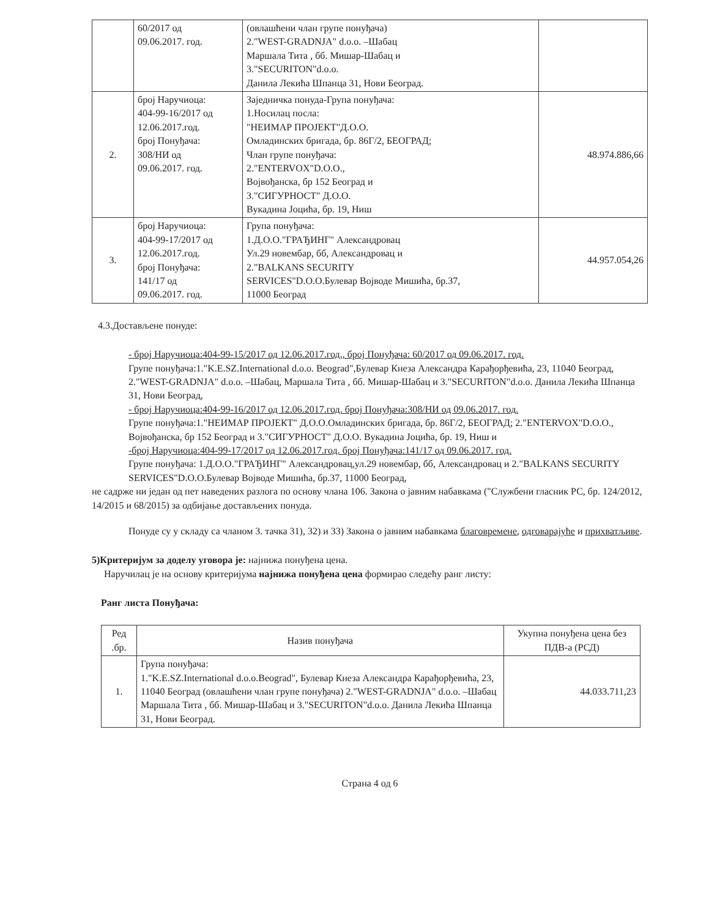| | 60/2017 од 09.06.2017. год. | (овлашћени члан групе понуђача) 2."WEST-GRADNJA" d.o.o. –Шабац Маршала Тита , бб. Мишар-Шабац и 3."SECURITON"d.o.o. Данила Лекића Шпанца 31, Нови Београд. | |
| 2. | број Наручиоца: 404-99-16/2017 од 12.06.2017.год. број Понуђача: 308/НИ од 09.06.2017. год. | Заједничка понуда-Група понуђача: 1.Носилац посла: "НЕИМАР ПРОЈЕКТ"Д.О.О. Омладинских бригада, бр. 86Г/2, БЕОГРАД; Члан групе понуђача: 2."ENTERVOX"D.O.O., Војвођанска, бр 152 Београд и 3."СИГУРНОСТ" Д.О.О. Вукадина Јоцића, бр. 19, Ниш | 48.974.886,66 |
| 3. | број Наручиоца: 404-99-17/2017 од 12.06.2017.год. број Понуђача: 141/17 од 09.06.2017. год. | Група понуђача: 1.Д.О.О."ГРАЂИНГ" Александровац Ул.29 новембар, бб, Александровац и 2."BALKANS SECURITY SERVICES"D.O.O.Булевар Војводе Мишића, бр.37, 11000 Београд | 44.957.054,26 |
4.3.Достављене понуде:
- број Наручиоца:404-99-15/2017 од 12.06.2017.год., број Понуђача: 60/2017 од 09.06.2017. год.
Групе понуђача:1."K.E.SZ.International d.o.o. Beograd",Булевар Кнеза Александра Карађорђевића, 23, 11040 Београд, 2."WEST-GRADNJA" d.o.o. –Шабац, Маршала Тита , бб. Мишар-Шабац и 3."SECURITON"d.o.o. Данила Лекића Шпанца 31, Нови Београд,
- број Наручиоца:404-99-16/2017 од 12.06.2017.год. број Понуђача:308/НИ од 09.06.2017. год.
Групе понуђача:1."НЕИМАР ПРОЈЕКТ" Д.О.О.Омладинских бригада, бр. 86Г/2, БЕОГРАД; 2."ENTERVOX"D.O.O., Војвођанска, бр 152 Београд и 3."СИГУРНОСТ" Д.О.О. Вукадина Јоцића, бр. 19, Ниш и
-број Наручиоца:404-99-17/2017 од 12.06.2017.год. број Понуђача:141/17 од 09.06.2017. год.
Групе понуђача: 1.Д.О.О."ГРАЂИНГ" Александровац,ул.29 новембар, бб, Александровац и 2."BALKANS SECURITY SERVICES"D.O.O.Булевар Војводе Мишића, бр.37, 11000 Београд,
не садрже ни један од пет наведених разлога по основу члана 106. Закона о јавним набавкама ("Службени гласник РС, бр. 124/2012, 14/2015 и 68/2015) за одбијање достављених понуда.
Понуде су у складу са чланом 3. тачка 31), 32) и 33) Закона о јавним набавкама благовремене, одговарајуће и прихватљиве.
5)Критеријум за доделу уговора је: најнижа понуђена цена.
Наручилац је на основу критеријума најнижа понуђена цена формирао следећу ранг листу:
Ранг листа Понуђача:
| Ред .бр. | Назив понуђача | Укупна понуђена цена без ПДВ-а (РСД) |
| --- | --- | --- |
| 1. | Група понуђача: 1."K.E.SZ.International d.o.o.Beograd", Булевар Кнеза Александра Карађорђевића, 23, 11040 Београд (овлашћени члан групе понуђача) 2."WEST-GRADNJA" d.o.o. –Шабац Маршала Тита , бб. Мишар-Шабац и 3."SECURITON"d.o.o. Данила Лекића Шпанца 31, Нови Београд. | 44.033.711,23 |
Страна 4 од 6